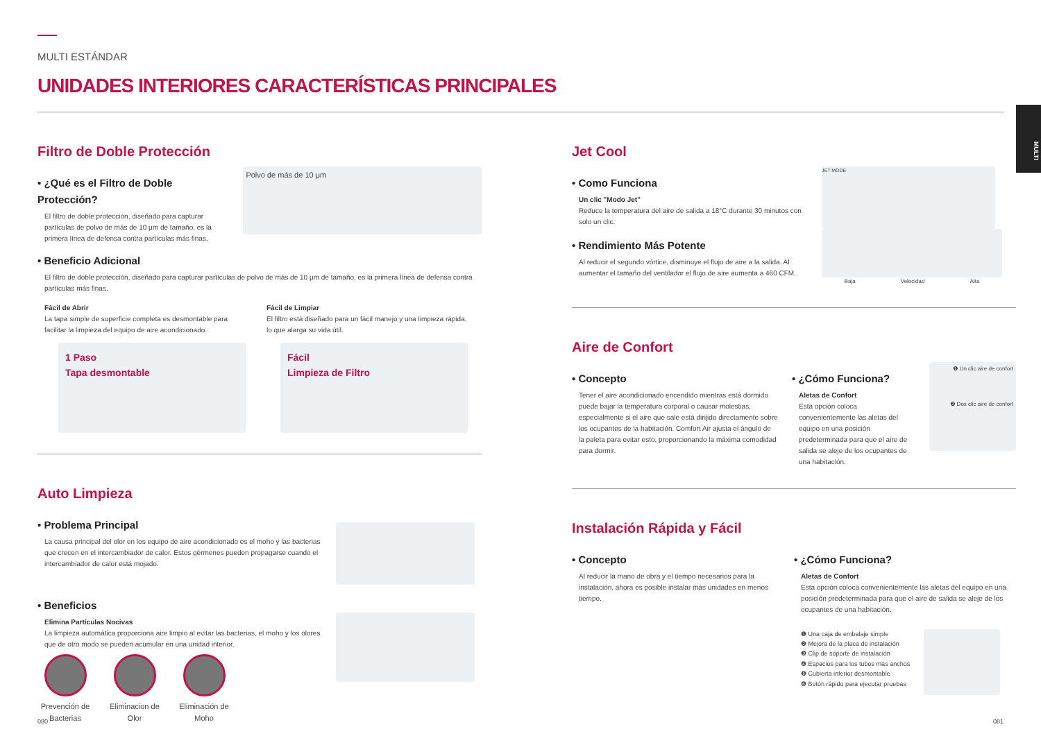MULTI ESTÁNDAR
UNIDADES INTERIORES CARACTERÍSTICAS PRINCIPALES
MULTI
Filtro de Doble Protección
• ¿Qué es el Filtro de Doble Protección?
El filtro de doble protección, diseñado para capturar partículas de polvo de más de 10 μm de tamaño, es la primera línea de defensa contra partículas más finas.
Polvo de más de 10 μm
• Beneficio Adicional
El filtro de doble protección, diseñado para capturar partículas de polvo de más de 10 μm de tamaño, es la primera línea de defensa contra partículas más finas.
Fácil de Abrir
La tapa simple de superficie completa es desmontable para facilitar la limpieza del equipo de aire acondicionado.
1 Paso
Tapa desmontable
Fácil de Limpiar
El filtro está diseñado para un fácil manejo y una limpieza rápida, lo que alarga su vida útil.
Fácil
Limpieza de Filtro
Auto Limpieza
• Problema Principal
La causa principal del olor en los equipo de aire acondicionado es el moho y las bacterias que crecen en el intercambiador de calor. Estos gérmenes pueden propagarse cuando el intercambiador de calor está mojado.
• Beneficios
Elimina Partículas Nocivas
La limpieza automática proporciona aire limpio al evitar las bacterias, el moho y los olores que de otro modo se pueden acumular en una unidad interior.
Prevención de Bacterias
Eliminacion de Olor
Eliminación de Moho
Jet Cool
• Como Funciona
Un clic "Modo Jet"
Reduce la temperatura del aire de salida a 18°C durante 30 minutos con solo un clic.
JET MODE
• Rendimiento Más Potente
Al reducir el segundo vórtice, disminuye el flujo de aire a la salida. Al aumentar el tamaño del ventilador el flujo de aire aumenta a 460 CFM.
Baja Velocidad Alta
Aire de Confort
• Concepto
Tener el aire acondicionado encendido mientras está dormido puede bajar la temperatura corporal o causar molestias, especialmente si el aire que sale está dirijido directamente sobre los ocupantes de la habitación. Comfort Air ajusta el ángulo de la paleta para evitar esto, proporcionando la máxima comodidad para dormir.
• ¿Cómo Funciona?
Aletas de Confort
Esta opción coloca convenientemente las aletas del equipo en una posición predeterminada para que el aire de salida se aleje de los ocupantes de una habitación.
❶ Un clic aire de confort
❷ Dos clic aire de confort
Instalación Rápida y Fácil
• Concepto
Al reducir la mano de obra y el tiempo necesarios para la instalación, ahora es posible instalar más unidades en menos tiempo.
• ¿Cómo Funciona?
Aletas de Confort
Esta opción coloca convenientemente las aletas del equipo en una posición predeterminada para que el aire de salida se aleje de los ocupantes de una habitación.
❶ Una caja de embalaje simple
❷ Mejora de la placa de instalación
❸ Clip de soporte de instalación
❹ Espacios para los tubos más anchos
❺ Cubierta inferior desmontable
❻ Botón rápido para ejecutar pruebas
080 081